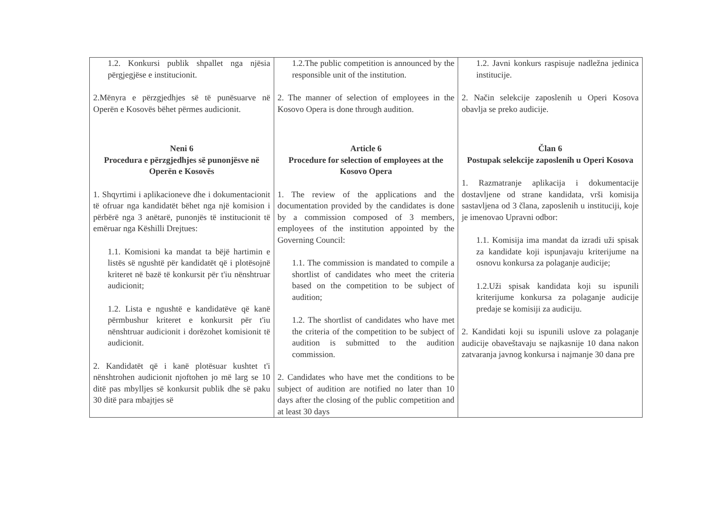| 1.2. Konkursi publik shpallet nga njësia përgjegjëse e institucionit. 2.Mënyra e përzgjedhjes së të punësuarve në Operën e Kosovës bëhet përmes audicionit. Neni 6 Procedura e përzgjedhjes së punonjësve në Operën e Kosovës 1. Shqyrtimi i aplikacioneve dhe i dokumentacionit të ofruar nga kandidatët bëhet nga një komision i përbërë nga 3 anëtarë, punonjës të institucionit të emëruar nga Këshilli Drejtues: 1.1. Komisioni ka mandat ta bëjë hartimin e listës së ngushtë për kandidatët që i plotësojnë kriteret në bazë të konkursit për t'iu nënshtruar audicionit; 1.2. Lista e ngushtë e kandidatëve që kanë përmbushur kriteret e konkursit për t'iu nënshtruar audicionit i dorëzohet komisionit të audicionit. 2. Kandidatët që i kanë plotësuar kushtet t'i nënshtrohen audicionit njoftohen jo më larg se 10 ditë pas mbylljes së konkursit publik dhe së paku 30 ditë para mbajtjes së | 1.2.The public competition is announced by the responsible unit of the institution. 2. The manner of selection of employees in the Kosovo Opera is done through audition. Article 6 Procedure for selection of employees at the Kosovo Opera 1. The review of the applications and the documentation provided by the candidates is done by a commission composed of 3 members, employees of the institution appointed by the Governing Council: 1.1. The commission is mandated to compile a shortlist of candidates who meet the criteria based on the competition to be subject of audition; 1.2. The shortlist of candidates who have met the criteria of the competition to be subject of audition is submitted to the audition commission. 2. Candidates who have met the conditions to be subject of audition are notified no later than 10 days after the closing of the public competition and at least 30 days | 1.2. Javni konkurs raspisuje nadležna jedinica institucije. 2. Način selekcije zaposlenih u Operi Kosova obavlja se preko audicije. Član 6 Postupak selekcije zaposlenih u Operi Kosova 1. Razmatranje aplikacija i dokumentacije dostavljene od strane kandidata, vrši komisija sastavljena od 3 člana, zaposlenih u instituciji, koje je imenovao Upravni odbor: 1.1. Komisija ima mandat da izradi uži spisak za kandidate koji ispunjavaju kriterijume na osnovu konkursa za polaganje audicije; 1.2.Uži spisak kandidata koji su ispunili kriterijume konkursa za polaganje audicije predaje se komisiji za audiciju. 2. Kandidati koji su ispunili uslove za polaganje audicije obaveštavaju se najkasnije 10 dana nakon zatvaranja javnog konkursa i najmanje 30 dana pre |